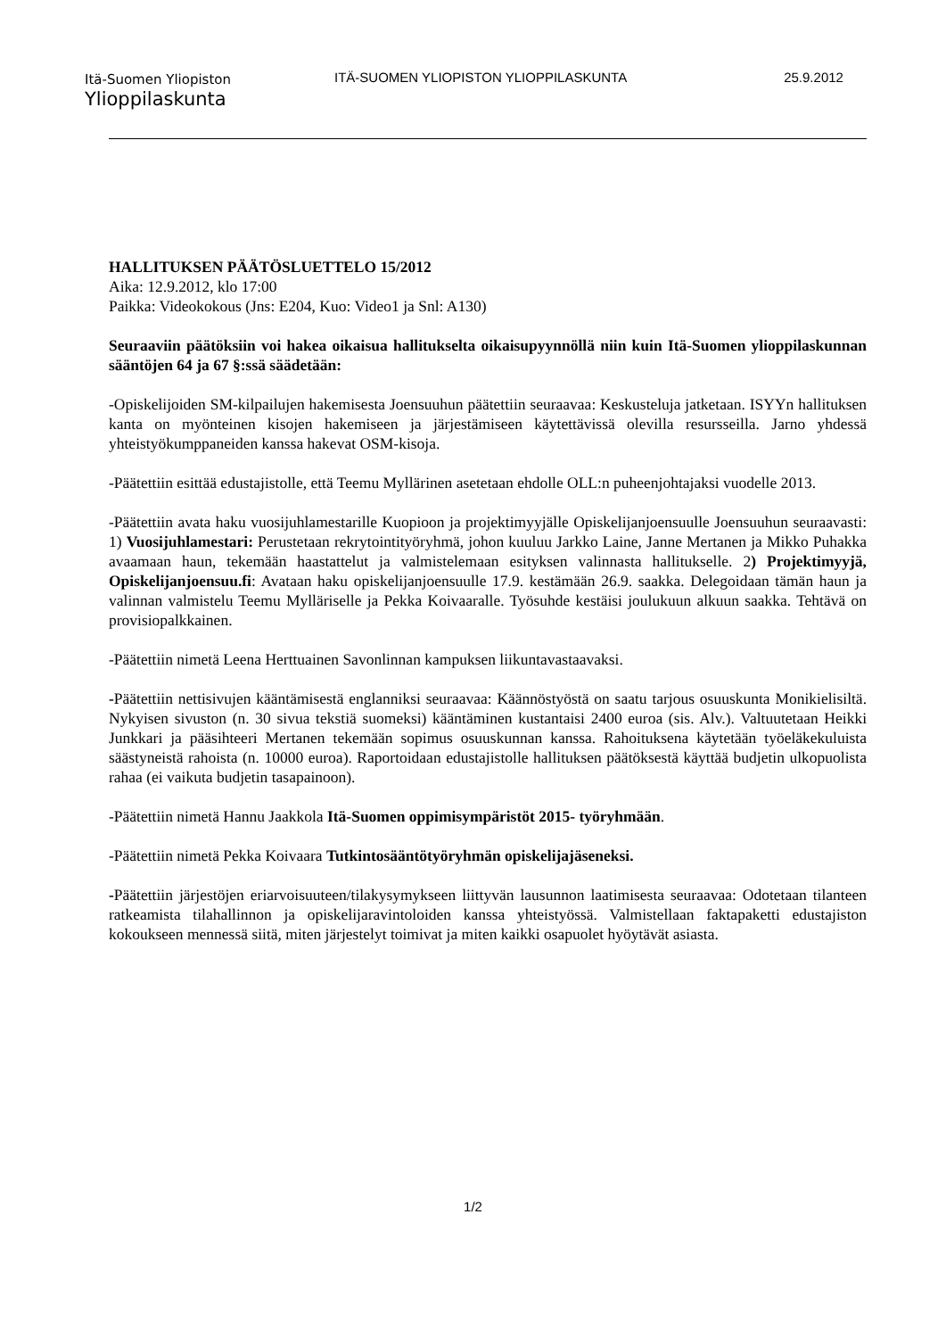Itä-Suomen Yliopiston
Ylioppilaskunta
ITÄ-SUOMEN YLIOPISTON YLIOPPILASKUNTA 25.9.2012
HALLITUKSEN PÄÄTÖSLUETTELO 15/2012
Aika: 12.9.2012, klo 17:00
Paikka: Videokokous (Jns: E204, Kuo: Video1 ja Snl: A130)
Seuraaviin päätöksiin voi hakea oikaisua hallitukselta oikaisupyynnöllä niin kuin Itä-Suomen ylioppilaskunnan sääntöjen 64 ja 67 §:ssä säädetään:
-Opiskelijoiden SM-kilpailujen hakemisesta Joensuuhun päätettiin seuraavaa: Keskusteluja jatketaan. ISYYn hallituksen kanta on myönteinen kisojen hakemiseen ja järjestämiseen käytettävissä olevilla resursseilla. Jarno yhdessä yhteistyökumppaneiden kanssa hakevat OSM-kisoja.
-Päätettiin esittää edustajistolle, että Teemu Myllärinen asetetaan ehdolle OLL:n puheenjohtajaksi vuodelle 2013.
-Päätettiin avata haku vuosijuhlamestarille Kuopioon ja projektimyyjälle Opiskelijanjoensuulle Joensuuhun seuraavasti: 1) Vuosijuhlamestari: Perustetaan rekrytointityöryhmä, johon kuuluu Jarkko Laine, Janne Mertanen ja Mikko Puhakka avaamaan haun, tekemään haastattelut ja valmistelemaan esityksen valinnasta hallitukselle. 2) Projektimyyjä, Opiskelijanjoensuu.fi: Avataan haku opiskelijanjoensuulle 17.9. kestämään 26.9. saakka. Delegoidaan tämän haun ja valinnan valmistelu Teemu Mylläriselle ja Pekka Koivaaralle. Työsuhde kestäisi joulukuun alkuun saakka. Tehtävä on provisiopalkkainen.
-Päätettiin nimetä Leena Herttuainen Savonlinnan kampuksen liikuntavastaavaksi.
-Päätettiin nettisivujen kääntämisestä englanniksi seuraavaa: Käännöstyöstä on saatu tarjous osuuskunta Monikielisiltä. Nykyisen sivuston (n. 30 sivua tekstiä suomeksi) kääntäminen kustantaisi 2400 euroa (sis. Alv.). Valtuutetaan Heikki Junkkari ja pääsihteeri Mertanen tekemään sopimus osuuskunnan kanssa. Rahoituksena käytetään työeläkekuluista säästyneistä rahoista (n. 10000 euroa). Raportoidaan edustajistolle hallituksen päätöksestä käyttää budjetin ulkopuolista rahaa (ei vaikuta budjetin tasapainoon).
-Päätettiin nimetä Hannu Jaakkola Itä-Suomen oppimisympäristöt 2015- työryhmään.
-Päätettiin nimetä Pekka Koivaara Tutkintosääntötyöryhmän opiskelijajäseneksi.
-Päätettiin järjestöjen eriarvoisuuteen/tilakysymykseen liittyvän lausunnon laatimisesta seuraavaa: Odotetaan tilanteen ratkeamista tilahallinnon ja opiskelijaravintoloiden kanssa yhteistyössä. Valmistellaan faktapaketti edustajiston kokoukseen mennessä siitä, miten järjestelyt toimivat ja miten kaikki osapuolet hyöytävät asiasta.
1/2